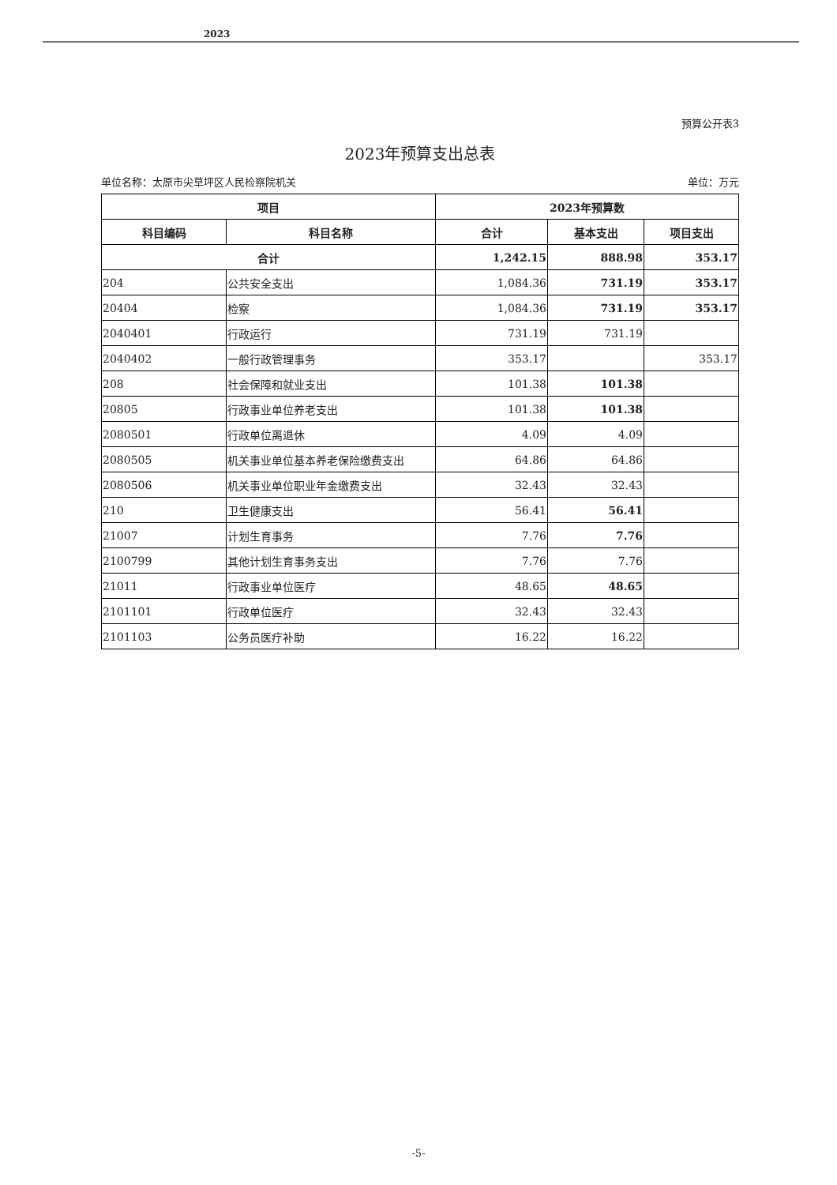2023
预算公开表3
2023年预算支出总表
单位名称：太原市尖草坪区人民检察院机关 单位：万元
| 项目 | | 2023年预算数 | | |
| --- | --- | --- | --- | --- |
| 科目编码 | 科目名称 | 合计 | 基本支出 | 项目支出 |
| 合计 | | 1,242.15 | 888.98 | 353.17 |
| 204 | 公共安全支出 | 1,084.36 | 731.19 | 353.17 |
| 20404 | 检察 | 1,084.36 | 731.19 | 353.17 |
| 2040401 | 行政运行 | 731.19 | 731.19 | |
| 2040402 | 一般行政管理事务 | 353.17 | | 353.17 |
| 208 | 社会保障和就业支出 | 101.38 | 101.38 | |
| 20805 | 行政事业单位养老支出 | 101.38 | 101.38 | |
| 2080501 | 行政单位离退休 | 4.09 | 4.09 | |
| 2080505 | 机关事业单位基本养老保险缴费支出 | 64.86 | 64.86 | |
| 2080506 | 机关事业单位职业年金缴费支出 | 32.43 | 32.43 | |
| 210 | 卫生健康支出 | 56.41 | 56.41 | |
| 21007 | 计划生育事务 | 7.76 | 7.76 | |
| 2100799 | 其他计划生育事务支出 | 7.76 | 7.76 | |
| 21011 | 行政事业单位医疗 | 48.65 | 48.65 | |
| 2101101 | 行政单位医疗 | 32.43 | 32.43 | |
| 2101103 | 公务员医疗补助 | 16.22 | 16.22 | |
-5-